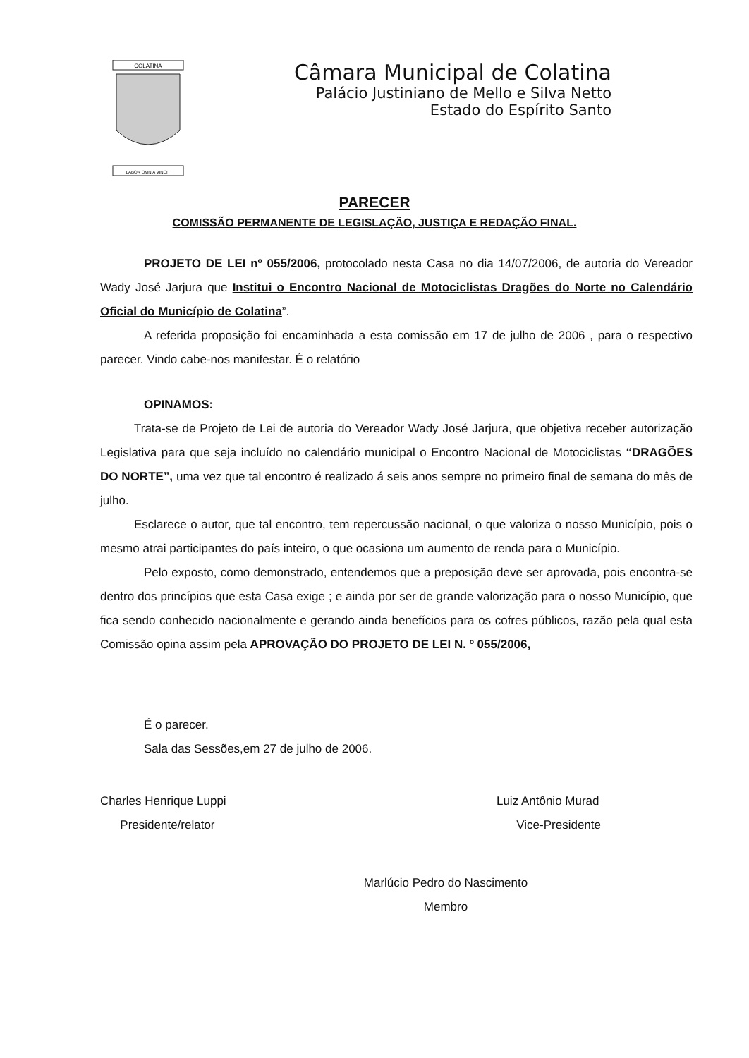COLATINA
LABOR OMNIA VINCIT
Câmara Municipal de Colatina
Palácio Justiniano de Mello e Silva Netto
Estado do Espírito Santo
PARECER
COMISSÃO PERMANENTE DE LEGISLAÇÃO, JUSTIÇA E REDAÇÃO FINAL.
PROJETO DE LEI nº 055/2006, protocolado nesta Casa no dia 14/07/2006, de autoria do Vereador Wady José Jarjura que Institui o Encontro Nacional de Motociclistas Dragões do Norte no Calendário Oficial do Município de Colatina”.
A referida proposição foi encaminhada a esta comissão em 17 de julho de 2006 , para o respectivo parecer. Vindo cabe-nos manifestar. É o relatório
OPINAMOS:
Trata-se de Projeto de Lei de autoria do Vereador Wady José Jarjura, que objetiva receber autorização Legislativa para que seja incluído no calendário municipal o Encontro Nacional de Motociclistas “DRAGÕES DO NORTE”, uma vez que tal encontro é realizado á seis anos sempre no primeiro final de semana do mês de julho.
Esclarece o autor, que tal encontro, tem repercussão nacional, o que valoriza o nosso Município, pois o mesmo atrai participantes do país inteiro, o que ocasiona um aumento de renda para o Município.
Pelo exposto, como demonstrado, entendemos que a preposição deve ser aprovada, pois encontra-se dentro dos princípios que esta Casa exige ; e ainda por ser de grande valorização para o nosso Município, que fica sendo conhecido nacionalmente e gerando ainda benefícios para os cofres públicos, razão pela qual esta Comissão opina assim pela APROVAÇÃO DO PROJETO DE LEI N. º 055/2006,
É o parecer.
Sala das Sessões,em 27 de julho de 2006.
Charles Henrique Luppi
Presidente/relator
Luiz Antônio Murad
Vice-Presidente
Marlúcio Pedro do Nascimento
Membro